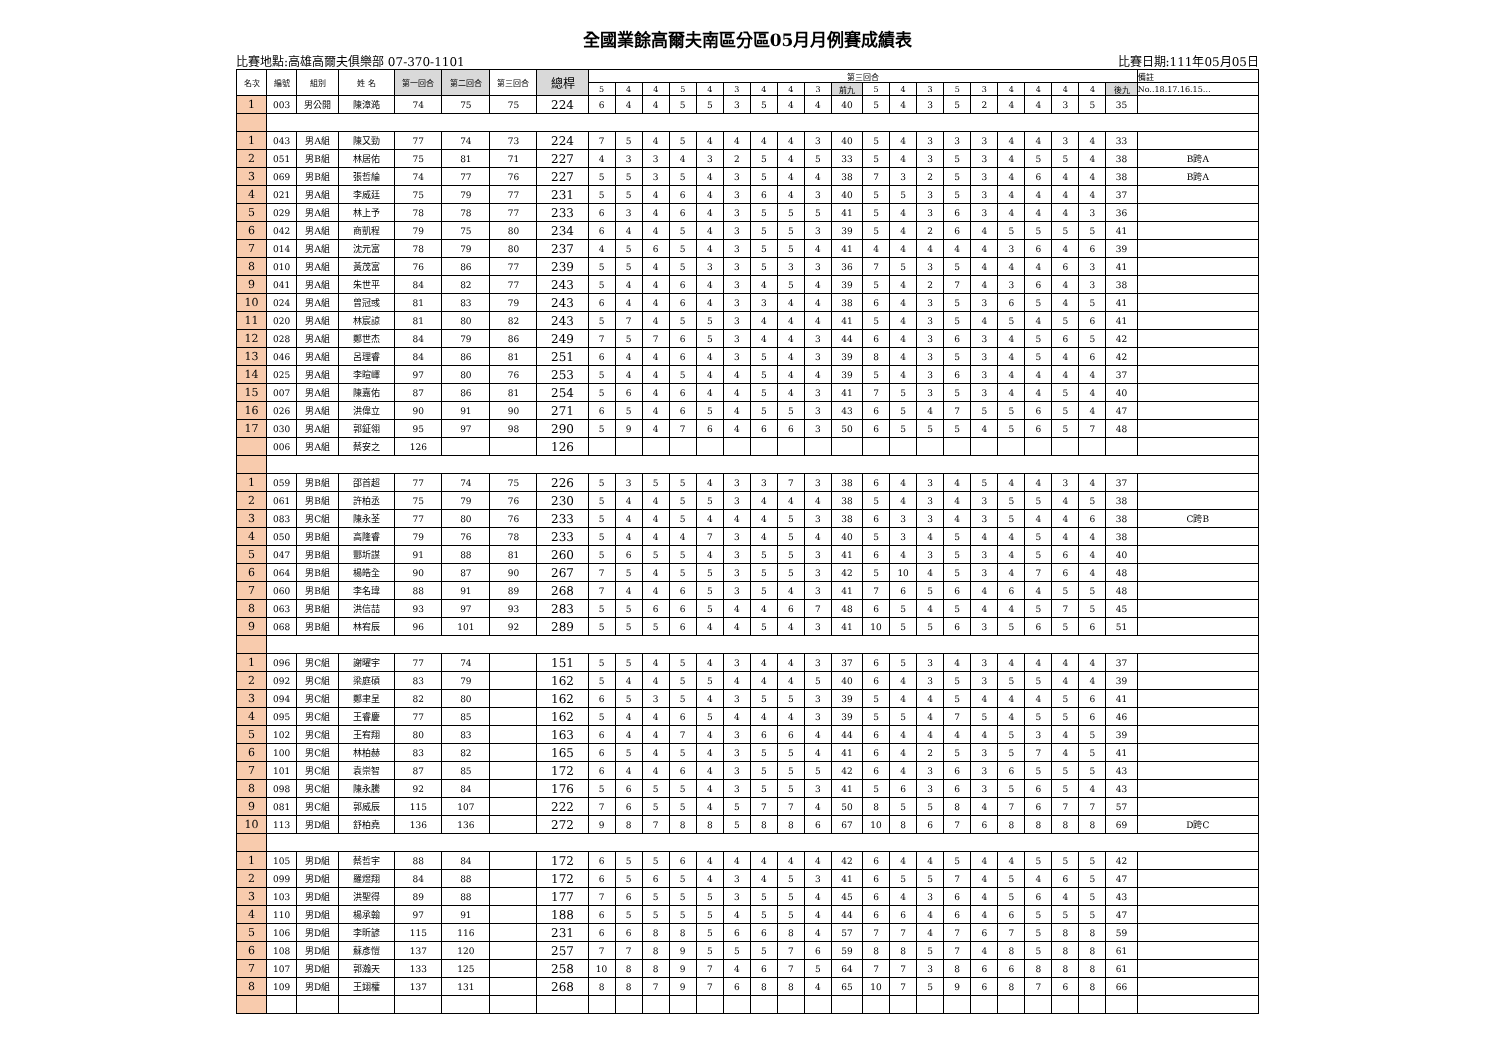全國業餘高爾夫南區分區05月月例賽成績表
比賽地點:高雄高爾夫俱樂部 07-370-1101 比賽日期:111年05月05日
| 名次 | 編號 | 組別 | 姓 名 | 第一回合 | 第二回合 | 第三回合 | 總桿 | 第三回合 | | | | | | | | | | | | | | | | | | | | 備註 |
| --- | --- | --- | --- | --- | --- | --- | --- | --- | --- | --- | --- | --- | --- | --- | --- | --- | --- | --- | --- | --- | --- | --- | --- | --- | --- | --- | --- | --- |
| | | | | | | | | 5 | 4 | 4 | 5 | 4 | 3 | 4 | 4 | 3 | 前九 | 5 | 4 | 3 | 5 | 3 | 4 | 4 | 4 | 4 | 後九 | No..18.17.16.15… |
| 1 | 003 | 男公開 | 陳漳澔 | 74 | 75 | 75 | 224 | 6 | 4 | 4 | 5 | 5 | 3 | 5 | 4 | 4 | 40 | 5 | 4 | 3 | 5 | 2 | 4 | 4 | 3 | 5 | 35 | |
| 1 | 043 | 男A組 | 陳又勁 | 77 | 74 | 73 | 224 | 7 | 5 | 4 | 5 | 4 | 4 | 4 | 4 | 3 | 40 | 5 | 4 | 3 | 3 | 3 | 4 | 4 | 3 | 4 | 33 | |
| 2 | 051 | 男B組 | 林居佑 | 75 | 81 | 71 | 227 | 4 | 3 | 3 | 4 | 3 | 2 | 5 | 4 | 5 | 33 | 5 | 4 | 3 | 5 | 3 | 4 | 5 | 5 | 4 | 38 | B跨A |
| 3 | 069 | 男B組 | 張哲綸 | 74 | 77 | 76 | 227 | 5 | 5 | 3 | 5 | 4 | 3 | 5 | 4 | 4 | 38 | 7 | 3 | 2 | 5 | 3 | 4 | 6 | 4 | 4 | 38 | B跨A |
| 4 | 021 | 男A組 | 李威廷 | 75 | 79 | 77 | 231 | 5 | 5 | 4 | 6 | 4 | 3 | 6 | 4 | 3 | 40 | 5 | 5 | 3 | 5 | 3 | 4 | 4 | 4 | 4 | 37 | |
| 5 | 029 | 男A組 | 林上予 | 78 | 78 | 77 | 233 | 6 | 3 | 4 | 6 | 4 | 3 | 5 | 5 | 5 | 41 | 5 | 4 | 3 | 6 | 3 | 4 | 4 | 4 | 3 | 36 | |
| 6 | 042 | 男A組 | 商凱程 | 79 | 75 | 80 | 234 | 6 | 4 | 4 | 5 | 4 | 3 | 5 | 5 | 3 | 39 | 5 | 4 | 2 | 6 | 4 | 5 | 5 | 5 | 5 | 41 | |
| 7 | 014 | 男A組 | 沈元富 | 78 | 79 | 80 | 237 | 4 | 5 | 6 | 5 | 4 | 3 | 5 | 5 | 4 | 41 | 4 | 4 | 4 | 4 | 4 | 3 | 6 | 4 | 6 | 39 | |
| 8 | 010 | 男A組 | 黃茂富 | 76 | 86 | 77 | 239 | 5 | 5 | 4 | 5 | 3 | 3 | 5 | 3 | 3 | 36 | 7 | 5 | 3 | 5 | 4 | 4 | 4 | 6 | 3 | 41 | |
| 9 | 041 | 男A組 | 朱世平 | 84 | 82 | 77 | 243 | 5 | 4 | 4 | 6 | 4 | 3 | 4 | 5 | 4 | 39 | 5 | 4 | 2 | 7 | 4 | 3 | 6 | 4 | 3 | 38 | |
| 10 | 024 | 男A組 | 曾冠彧 | 81 | 83 | 79 | 243 | 6 | 4 | 4 | 6 | 4 | 3 | 3 | 4 | 4 | 38 | 6 | 4 | 3 | 5 | 3 | 6 | 5 | 4 | 5 | 41 | |
| 11 | 020 | 男A組 | 林宸諒 | 81 | 80 | 82 | 243 | 5 | 7 | 4 | 5 | 5 | 3 | 4 | 4 | 4 | 41 | 5 | 4 | 3 | 5 | 4 | 5 | 4 | 5 | 6 | 41 | |
| 12 | 028 | 男A組 | 鄭世杰 | 84 | 79 | 86 | 249 | 7 | 5 | 7 | 6 | 5 | 3 | 4 | 4 | 3 | 44 | 6 | 4 | 3 | 6 | 3 | 4 | 5 | 6 | 5 | 42 | |
| 13 | 046 | 男A組 | 呂理睿 | 84 | 86 | 81 | 251 | 6 | 4 | 4 | 6 | 4 | 3 | 5 | 4 | 3 | 39 | 8 | 4 | 3 | 5 | 3 | 4 | 5 | 4 | 6 | 42 | |
| 14 | 025 | 男A組 | 李暄嶧 | 97 | 80 | 76 | 253 | 5 | 4 | 4 | 5 | 4 | 4 | 5 | 4 | 4 | 39 | 5 | 4 | 3 | 6 | 3 | 4 | 4 | 4 | 4 | 37 | |
| 15 | 007 | 男A組 | 陳嘉佑 | 87 | 86 | 81 | 254 | 5 | 6 | 4 | 6 | 4 | 4 | 5 | 4 | 3 | 41 | 7 | 5 | 3 | 5 | 3 | 4 | 4 | 5 | 4 | 40 | |
| 16 | 026 | 男A組 | 洪偉立 | 90 | 91 | 90 | 271 | 6 | 5 | 4 | 6 | 5 | 4 | 5 | 5 | 3 | 43 | 6 | 5 | 4 | 7 | 5 | 5 | 6 | 5 | 4 | 47 | |
| 17 | 030 | 男A組 | 郭鉦翎 | 95 | 97 | 98 | 290 | 5 | 9 | 4 | 7 | 6 | 4 | 6 | 6 | 3 | 50 | 6 | 5 | 5 | 5 | 4 | 5 | 6 | 5 | 7 | 48 | |
| | 006 | 男A組 | 蔡安之 | 126 | | | 126 | | | | | | | | | | | | | | | | | | | | | |
| 1 | 059 | 男B組 | 邵首超 | 77 | 74 | 75 | 226 | 5 | 3 | 5 | 5 | 4 | 3 | 3 | 7 | 3 | 38 | 6 | 4 | 3 | 4 | 5 | 4 | 4 | 3 | 4 | 37 | |
| 2 | 061 | 男B組 | 許柏丞 | 75 | 79 | 76 | 230 | 5 | 4 | 4 | 5 | 5 | 3 | 4 | 4 | 4 | 38 | 5 | 4 | 3 | 4 | 3 | 5 | 5 | 4 | 5 | 38 | |
| 3 | 083 | 男C組 | 陳永荃 | 77 | 80 | 76 | 233 | 5 | 4 | 4 | 5 | 4 | 4 | 4 | 5 | 3 | 38 | 6 | 3 | 3 | 4 | 3 | 5 | 4 | 4 | 6 | 38 | C跨B |
| 4 | 050 | 男B組 | 高隆睿 | 79 | 76 | 78 | 233 | 5 | 4 | 4 | 4 | 7 | 3 | 4 | 5 | 4 | 40 | 5 | 3 | 4 | 5 | 4 | 4 | 5 | 4 | 4 | 38 | |
| 5 | 047 | 男B組 | 酆圻謀 | 91 | 88 | 81 | 260 | 5 | 6 | 5 | 5 | 4 | 3 | 5 | 5 | 3 | 41 | 6 | 4 | 3 | 5 | 3 | 4 | 5 | 6 | 4 | 40 | |
| 6 | 064 | 男B組 | 楊皓全 | 90 | 87 | 90 | 267 | 7 | 5 | 4 | 5 | 5 | 3 | 5 | 5 | 3 | 42 | 5 | 10 | 4 | 5 | 3 | 4 | 7 | 6 | 4 | 48 | |
| 7 | 060 | 男B組 | 李名瑋 | 88 | 91 | 89 | 268 | 7 | 4 | 4 | 6 | 5 | 3 | 5 | 4 | 3 | 41 | 7 | 6 | 5 | 6 | 4 | 6 | 4 | 5 | 5 | 48 | |
| 8 | 063 | 男B組 | 洪信喆 | 93 | 97 | 93 | 283 | 5 | 5 | 6 | 6 | 5 | 4 | 4 | 6 | 7 | 48 | 6 | 5 | 4 | 5 | 4 | 4 | 5 | 7 | 5 | 45 | |
| 9 | 068 | 男B組 | 林宥辰 | 96 | 101 | 92 | 289 | 5 | 5 | 5 | 6 | 4 | 4 | 5 | 4 | 3 | 41 | 10 | 5 | 5 | 6 | 3 | 5 | 6 | 5 | 6 | 51 | |
| 1 | 096 | 男C組 | 謝曜宇 | 77 | 74 | | 151 | 5 | 5 | 4 | 5 | 4 | 3 | 4 | 4 | 3 | 37 | 6 | 5 | 3 | 4 | 3 | 4 | 4 | 4 | 4 | 37 | |
| 2 | 092 | 男C組 | 梁庭碩 | 83 | 79 | | 162 | 5 | 4 | 4 | 5 | 5 | 4 | 4 | 4 | 5 | 40 | 6 | 4 | 3 | 5 | 3 | 5 | 5 | 4 | 4 | 39 | |
| 3 | 094 | 男C組 | 鄭聿呈 | 82 | 80 | | 162 | 6 | 5 | 3 | 5 | 4 | 3 | 5 | 5 | 3 | 39 | 5 | 4 | 4 | 5 | 4 | 4 | 4 | 5 | 6 | 41 | |
| 4 | 095 | 男C組 | 王睿慶 | 77 | 85 | | 162 | 5 | 4 | 4 | 6 | 5 | 4 | 4 | 4 | 3 | 39 | 5 | 5 | 4 | 7 | 5 | 4 | 5 | 5 | 6 | 46 | |
| 5 | 102 | 男C組 | 王宥翔 | 80 | 83 | | 163 | 6 | 4 | 4 | 7 | 4 | 3 | 6 | 6 | 4 | 44 | 6 | 4 | 4 | 4 | 4 | 5 | 3 | 4 | 5 | 39 | |
| 6 | 100 | 男C組 | 林柏赫 | 83 | 82 | | 165 | 6 | 5 | 4 | 5 | 4 | 3 | 5 | 5 | 4 | 41 | 6 | 4 | 2 | 5 | 3 | 5 | 7 | 4 | 5 | 41 | |
| 7 | 101 | 男C組 | 袁崇智 | 87 | 85 | | 172 | 6 | 4 | 4 | 6 | 4 | 3 | 5 | 5 | 5 | 42 | 6 | 4 | 3 | 6 | 3 | 6 | 5 | 5 | 5 | 43 | |
| 8 | 098 | 男C組 | 陳永騰 | 92 | 84 | | 176 | 5 | 6 | 5 | 5 | 4 | 3 | 5 | 5 | 3 | 41 | 5 | 6 | 3 | 6 | 3 | 5 | 6 | 5 | 4 | 43 | |
| 9 | 081 | 男C組 | 郭威辰 | 115 | 107 | | 222 | 7 | 6 | 5 | 5 | 4 | 5 | 7 | 7 | 4 | 50 | 8 | 5 | 5 | 8 | 4 | 7 | 6 | 7 | 7 | 57 | |
| 10 | 113 | 男D組 | 舒柏堯 | 136 | 136 | | 272 | 9 | 8 | 7 | 8 | 8 | 5 | 8 | 8 | 6 | 67 | 10 | 8 | 6 | 7 | 6 | 8 | 8 | 8 | 8 | 69 | D跨C |
| 1 | 105 | 男D組 | 蔡哲宇 | 88 | 84 | | 172 | 6 | 5 | 5 | 6 | 4 | 4 | 4 | 4 | 4 | 42 | 6 | 4 | 4 | 5 | 4 | 4 | 5 | 5 | 5 | 42 | |
| 2 | 099 | 男D組 | 羅煜翔 | 84 | 88 | | 172 | 6 | 5 | 6 | 5 | 4 | 3 | 4 | 5 | 3 | 41 | 6 | 5 | 5 | 7 | 4 | 5 | 4 | 6 | 5 | 47 | |
| 3 | 103 | 男D組 | 洪聖得 | 89 | 88 | | 177 | 7 | 6 | 5 | 5 | 5 | 3 | 5 | 5 | 4 | 45 | 6 | 4 | 3 | 6 | 4 | 5 | 6 | 4 | 5 | 43 | |
| 4 | 110 | 男D組 | 楊承翰 | 97 | 91 | | 188 | 6 | 5 | 5 | 5 | 5 | 4 | 5 | 5 | 4 | 44 | 6 | 6 | 4 | 6 | 4 | 6 | 5 | 5 | 5 | 47 | |
| 5 | 106 | 男D組 | 李昕諺 | 115 | 116 | | 231 | 6 | 6 | 8 | 8 | 5 | 6 | 6 | 8 | 4 | 57 | 7 | 7 | 4 | 7 | 6 | 7 | 5 | 8 | 8 | 59 | |
| 6 | 108 | 男D組 | 蘇彥愷 | 137 | 120 | | 257 | 7 | 7 | 8 | 9 | 5 | 5 | 5 | 7 | 6 | 59 | 8 | 8 | 5 | 7 | 4 | 8 | 5 | 8 | 8 | 61 | |
| 7 | 107 | 男D組 | 郭瀚天 | 133 | 125 | | 258 | 10 | 8 | 8 | 9 | 7 | 4 | 6 | 7 | 5 | 64 | 7 | 7 | 3 | 8 | 6 | 6 | 8 | 8 | 8 | 61 | |
| 8 | 109 | 男D組 | 王翊權 | 137 | 131 | | 268 | 8 | 8 | 7 | 9 | 7 | 6 | 8 | 8 | 4 | 65 | 10 | 7 | 5 | 9 | 6 | 8 | 7 | 6 | 8 | 66 | |